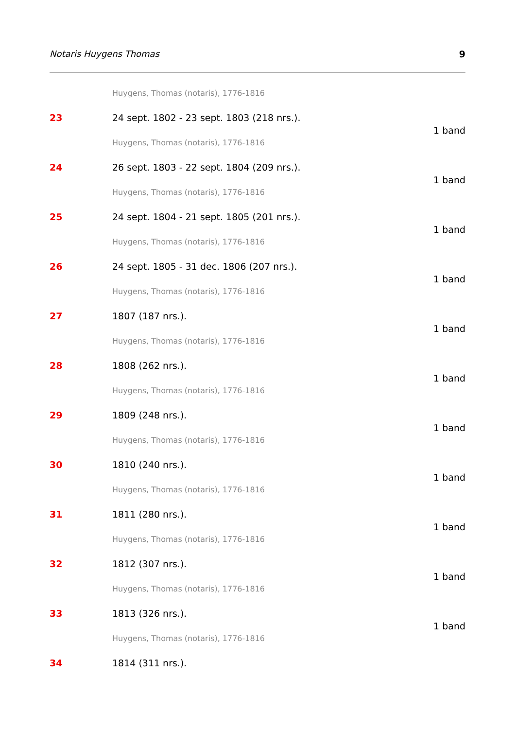Notaris Huygens Thomas 9
Huygens, Thomas (notaris), 1776-1816
23 24 sept. 1802 - 23 sept. 1803 (218 nrs.).
1 band
Huygens, Thomas (notaris), 1776-1816
24 26 sept. 1803 - 22 sept. 1804 (209 nrs.).
1 band
Huygens, Thomas (notaris), 1776-1816
25 24 sept. 1804 - 21 sept. 1805 (201 nrs.).
1 band
Huygens, Thomas (notaris), 1776-1816
26 24 sept. 1805 - 31 dec. 1806 (207 nrs.).
1 band
Huygens, Thomas (notaris), 1776-1816
27 1807 (187 nrs.).
1 band
Huygens, Thomas (notaris), 1776-1816
28 1808 (262 nrs.).
1 band
Huygens, Thomas (notaris), 1776-1816
29 1809 (248 nrs.).
1 band
Huygens, Thomas (notaris), 1776-1816
30 1810 (240 nrs.).
1 band
Huygens, Thomas (notaris), 1776-1816
31 1811 (280 nrs.).
1 band
Huygens, Thomas (notaris), 1776-1816
32 1812 (307 nrs.).
1 band
Huygens, Thomas (notaris), 1776-1816
33 1813 (326 nrs.).
1 band
Huygens, Thomas (notaris), 1776-1816
34 1814 (311 nrs.).